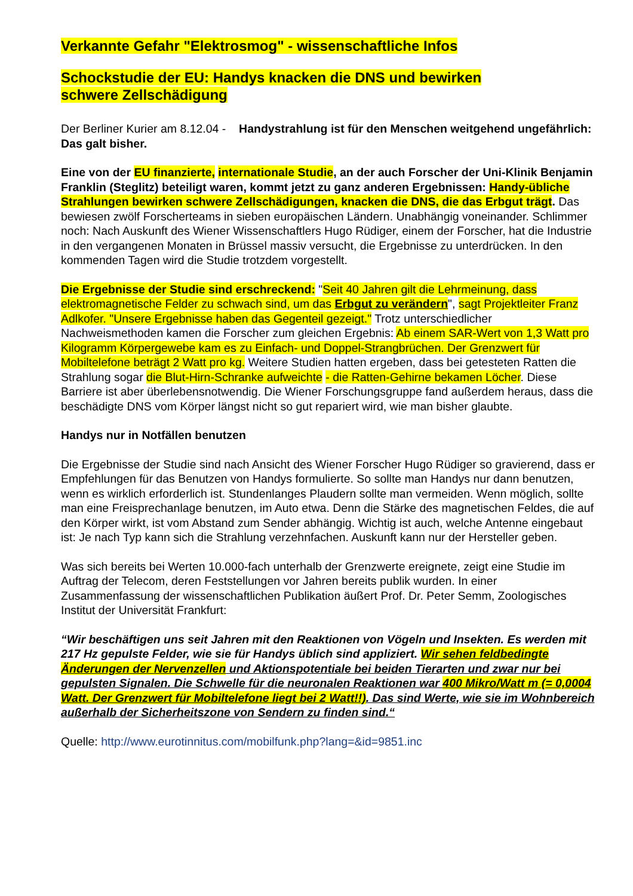Verkannte Gefahr "Elektrosmog" - wissenschaftliche Infos
Schockstudie der EU: Handys knacken die DNS und bewirken
schwere Zellschädigung
Der Berliner Kurier am 8.12.04 - Handystrahlung ist für den Menschen weitgehend ungefährlich: Das galt bisher.
Eine von der EU finanzierte, internationale Studie, an der auch Forscher der Uni-Klinik Benjamin Franklin (Steglitz) beteiligt waren, kommt jetzt zu ganz anderen Ergebnissen: Handy-übliche Strahlungen bewirken schwere Zellschädigungen, knacken die DNS, die das Erbgut trägt. Das bewiesen zwölf Forscherteams in sieben europäischen Ländern. Unabhängig voneinander. Schlimmer noch: Nach Auskunft des Wiener Wissenschaftlers Hugo Rüdiger, einem der Forscher, hat die Industrie in den vergangenen Monaten in Brüssel massiv versucht, die Ergebnisse zu unterdrücken. In den kommenden Tagen wird die Studie trotzdem vorgestellt.
Die Ergebnisse der Studie sind erschreckend: "Seit 40 Jahren gilt die Lehrmeinung, dass elektromagnetische Felder zu schwach sind, um das Erbgut zu verändern", sagt Projektleiter Franz Adlkofer. "Unsere Ergebnisse haben das Gegenteil gezeigt." Trotz unterschiedlicher Nachweismethoden kamen die Forscher zum gleichen Ergebnis: Ab einem SAR-Wert von 1,3 Watt pro Kilogramm Körpergewebe kam es zu Einfach- und Doppel-Strangbrüchen. Der Grenzwert für Mobiltelefone beträgt 2 Watt pro kg. Weitere Studien hatten ergeben, dass bei getesteten Ratten die Strahlung sogar die Blut-Hirn-Schranke aufweichte - die Ratten-Gehirne bekamen Löcher. Diese Barriere ist aber überlebensnotwendig. Die Wiener Forschungsgruppe fand außerdem heraus, dass die beschädigte DNS vom Körper längst nicht so gut repariert wird, wie man bisher glaubte.
Handys nur in Notfällen benutzen
Die Ergebnisse der Studie sind nach Ansicht des Wiener Forscher Hugo Rüdiger so gravierend, dass er Empfehlungen für das Benutzen von Handys formulierte. So sollte man Handys nur dann benutzen, wenn es wirklich erforderlich ist. Stundenlanges Plaudern sollte man vermeiden. Wenn möglich, sollte man eine Freisprechanlage benutzen, im Auto etwa. Denn die Stärke des magnetischen Feldes, die auf den Körper wirkt, ist vom Abstand zum Sender abhängig. Wichtig ist auch, welche Antenne eingebaut ist: Je nach Typ kann sich die Strahlung verzehnfachen. Auskunft kann nur der Hersteller geben.
Was sich bereits bei Werten 10.000-fach unterhalb der Grenzwerte ereignete, zeigt eine Studie im Auftrag der Telecom, deren Feststellungen vor Jahren bereits publik wurden. In einer Zusammenfassung der wissenschaftlichen Publikation äußert Prof. Dr. Peter Semm, Zoologisches Institut der Universität Frankfurt:
“Wir beschäftigen uns seit Jahren mit den Reaktionen von Vögeln und Insekten. Es werden mit 217 Hz gepulste Felder, wie sie für Handys üblich sind appliziert. Wir sehen feldbedingte Änderungen der Nervenzellen und Aktionspotentiale bei beiden Tierarten und zwar nur bei gepulsten Signalen. Die Schwelle für die neuronalen Reaktionen war 400 Mikro/Watt m (= 0,0004 Watt. Der Grenzwert für Mobiltelefone liegt bei 2 Watt!!). Das sind Werte, wie sie im Wohnbereich außerhalb der Sicherheitszone von Sendern zu finden sind.“
Quelle: http://www.eurotinnitus.com/mobilfunk.php?lang=&id=9851.inc